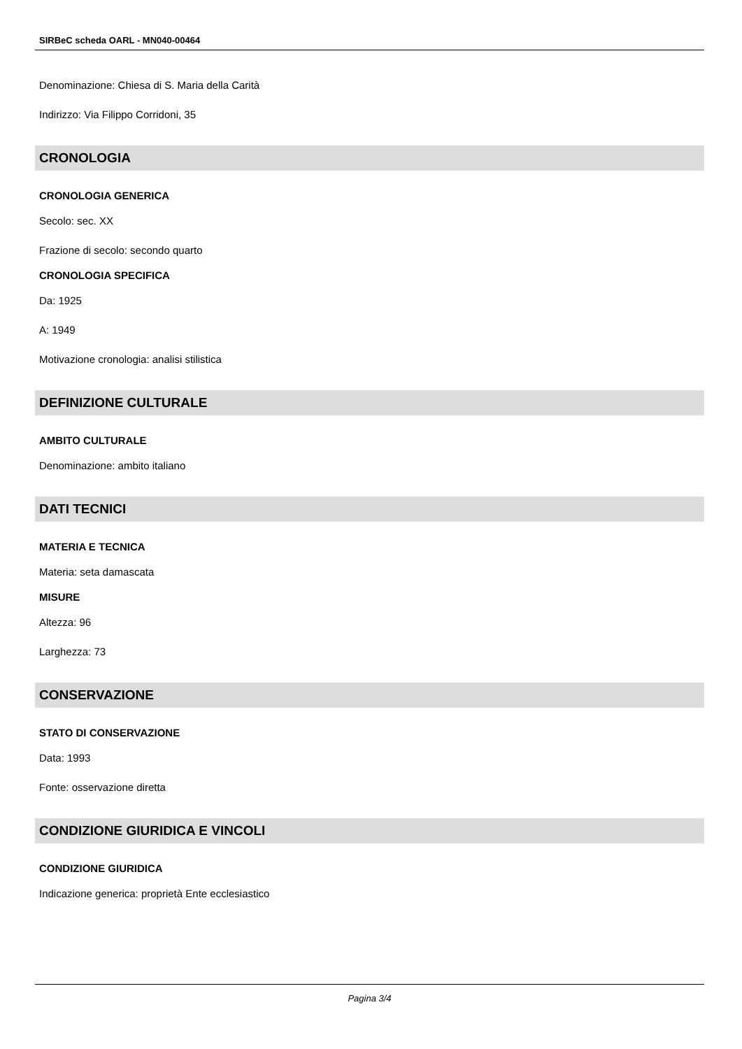SIRBeC scheda OARL - MN040-00464
Denominazione: Chiesa di S. Maria della Carità
Indirizzo: Via Filippo Corridoni, 35
CRONOLOGIA
CRONOLOGIA GENERICA
Secolo: sec. XX
Frazione di secolo: secondo quarto
CRONOLOGIA SPECIFICA
Da: 1925
A: 1949
Motivazione cronologia: analisi stilistica
DEFINIZIONE CULTURALE
AMBITO CULTURALE
Denominazione: ambito italiano
DATI TECNICI
MATERIA E TECNICA
Materia: seta damascata
MISURE
Altezza: 96
Larghezza: 73
CONSERVAZIONE
STATO DI CONSERVAZIONE
Data: 1993
Fonte: osservazione diretta
CONDIZIONE GIURIDICA E VINCOLI
CONDIZIONE GIURIDICA
Indicazione generica: proprietà Ente ecclesiastico
Pagina 3/4